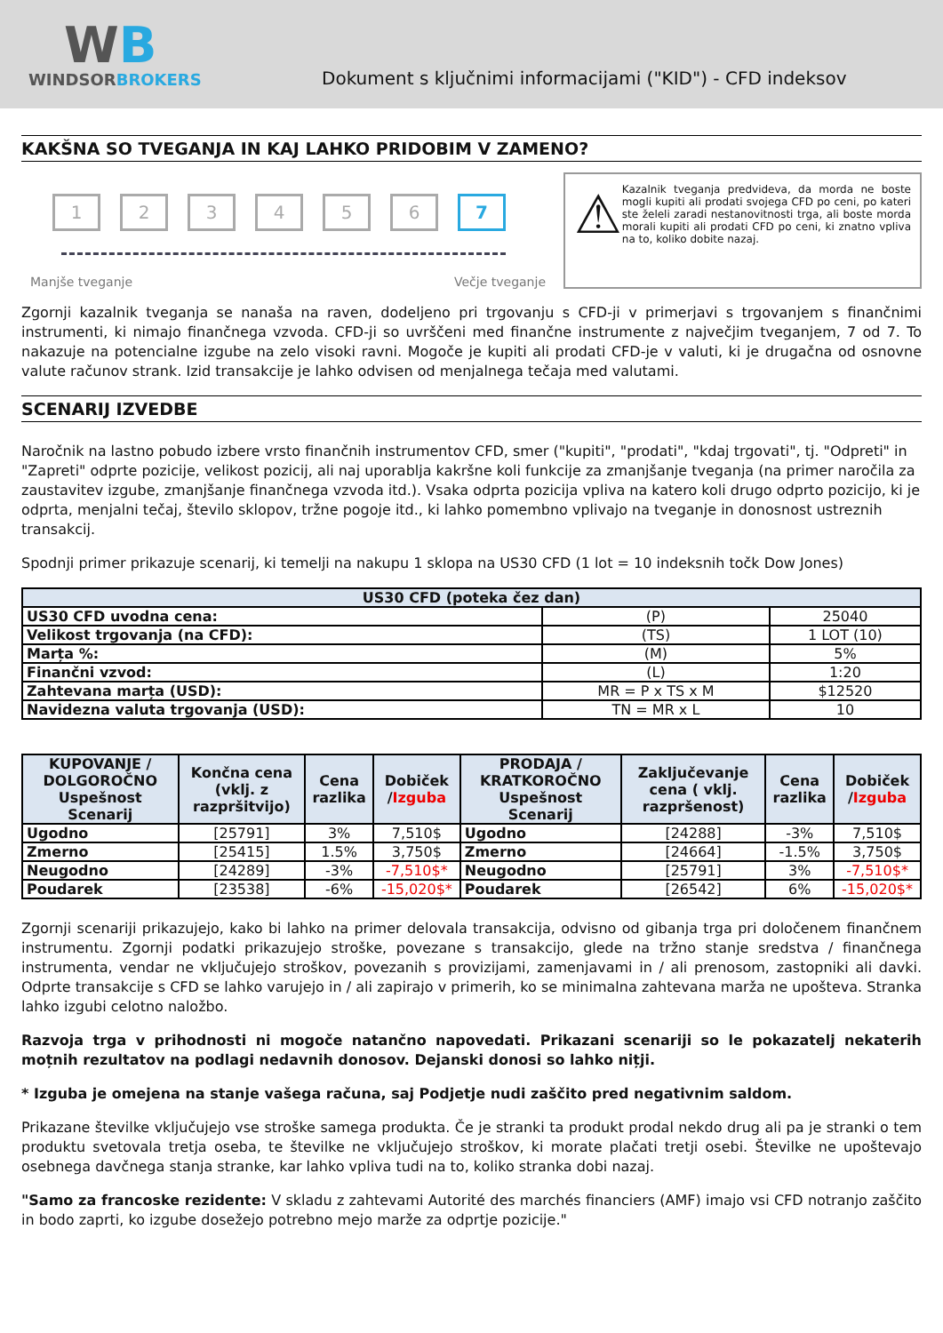WB
WINDSORBROKERS
Dokument s ključnimi informacijami ("KID") - CFD indeksov
KAKŠNA SO TVEGANJA IN KAJ LAHKO PRIDOBIM V ZAMENO?
1 2 3 4 5 6 7
Manjše tveganje Večje tveganje
⚠
Kazalnik tveganja predvideva, da morda ne boste mogli kupiti ali prodati svojega CFD po ceni, po kateri ste želeli zaradi nestanovitnosti trga, ali boste morda morali kupiti ali prodati CFD po ceni, ki znatno vpliva na to, koliko dobite nazaj.
Zgornji kazalnik tveganja se nanaša na raven, dodeljeno pri trgovanju s CFD-ji v primerjavi s trgovanjem s finančnimi instrumenti, ki nimajo finančnega vzvoda. CFD-ji so uvrščeni med finančne instrumente z največjim tveganjem, 7 od 7. To nakazuje na potencialne izgube na zelo visoki ravni. Mogoče je kupiti ali prodati CFD-je v valuti, ki je drugačna od osnovne valute računov strank. Izid transakcije je lahko odvisen od menjalnega tečaja med valutami.
SCENARIJ IZVEDBE
Naročnik na lastno pobudo izbere vrsto finančnih instrumentov CFD, smer ("kupiti", "prodati", "kdaj trgovati", tj. "Odpreti" in "Zapreti" odprte pozicije, velikost pozicij, ali naj uporablja kakršne koli funkcije za zmanjšanje tveganja (na primer naročila za zaustavitev izgube, zmanjšanje finančnega vzvoda itd.). Vsaka odprta pozicija vpliva na katero koli drugo odprto pozicijo, ki je odprta, menjalni tečaj, število sklopov, tržne pogoje itd., ki lahko pomembno vplivajo na tveganje in donosnost ustreznih transakcij.
Spodnji primer prikazuje scenarij, ki temelji na nakupu 1 sklopa na US30 CFD (1 lot = 10 indeksnih točk Dow Jones)
| US30 CFD (poteka čez dan) | | |
| --- | --- | --- |
| US30 CFD uvodna cena: | (P) | 25040 |
| Velikost trgovanja (na CFD): | (TS) | 1 LOT (10) |
| Marța %: | (M) | 5% |
| Finančni vzvod: | (L) | 1:20 |
| Zahtevana marța (USD): | MR = P x TS x M | $12520 |
| Navidezna valuta trgovanja (USD): | TN = MR x L | 10 |
| KUPOVANJE / DOLGOROČNO Uspešnost Scenarij | Končna cena (vklj. z razpršitvijo) | Cena razlika | Dobiček / Izguba | PRODAJA / KRATKOROČNO Uspešnost Scenarij | Zaključevanje cena ( vklj. razpršenost) | Cena razlika | Dobiček / Izguba |
| --- | --- | --- | --- | --- | --- | --- | --- |
| Ugodno | [25791] | 3% | 7,510$ | Ugodno | [24288] | -3% | 7,510$ |
| Zmerno | [25415] | 1.5% | 3,750$ | Zmerno | [24664] | -1.5% | 3,750$ |
| Neugodno | [24289] | -3% | -7,510$* | Neugodno | [25791] | 3% | -7,510$* |
| Poudarek | [23538] | -6% | -15,020$* | Poudarek | [26542] | 6% | -15,020$* |
Zgornji scenariji prikazujejo, kako bi lahko na primer delovala transakcija, odvisno od gibanja trga pri določenem finančnem instrumentu. Zgornji podatki prikazujejo stroške, povezane s transakcijo, glede na tržno stanje sredstva / finančnega instrumenta, vendar ne vključujejo stroškov, povezanih s provizijami, zamenjavami in / ali prenosom, zastopniki ali davki. Odprte transakcije s CFD se lahko varujejo in / ali zapirajo v primerih, ko se minimalna zahtevana marža ne upošteva. Stranka lahko izgubi celotno naložbo.
Razvoja trga v prihodnosti ni mogoče natančno napovedati. Prikazani scenariji so le pokazatelj nekaterih moțnih rezultatov na podlagi nedavnih donosov. Dejanski donosi so lahko nițji.
* Izguba je omejena na stanje vašega računa, saj Podjetje nudi zaščito pred negativnim saldom.
Prikazane številke vključujejo vse stroške samega produkta. Če je stranki ta produkt prodal nekdo drug ali pa je stranki o tem produktu svetovala tretja oseba, te številke ne vključujejo stroškov, ki morate plačati tretji osebi. Številke ne upoštevajo osebnega davčnega stanja stranke, kar lahko vpliva tudi na to, koliko stranka dobi nazaj.
"Samo za francoske rezidente: V skladu z zahtevami Autorité des marchés financiers (AMF) imajo vsi CFD notranjo zaščito in bodo zaprti, ko izgube dosežejo potrebno mejo marže za odprtje pozicije."